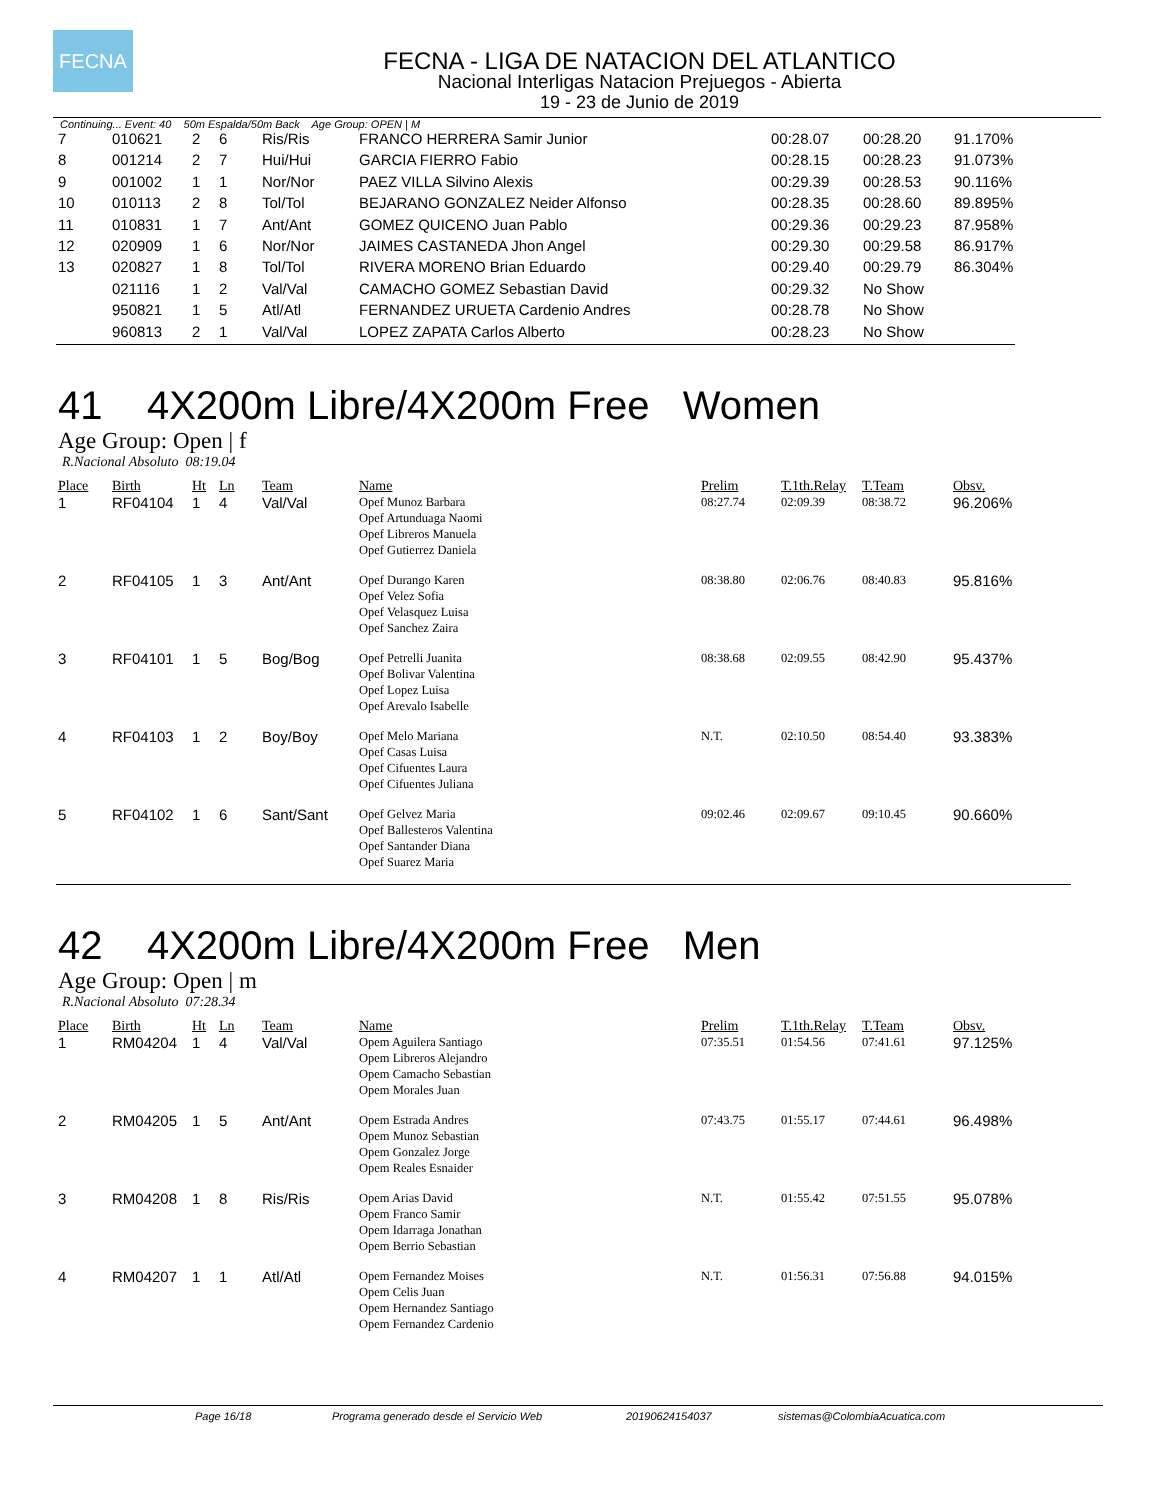FECNA
FECNA - LIGA DE NATACION DEL ATLANTICO
Nacional Interligas Natacion Prejuegos - Abierta
19 - 23 de Junio de 2019
Continuing... Event: 40 50m Espalda/50m Back Age Group: OPEN | M
| 7 | 010621 | 2 | 6 | Ris/Ris | FRANCO HERRERA Samir Junior | 00:28.07 | 00:28.20 | 91.170% |
| 8 | 001214 | 2 | 7 | Hui/Hui | GARCIA FIERRO Fabio | 00:28.15 | 00:28.23 | 91.073% |
| 9 | 001002 | 1 | 1 | Nor/Nor | PAEZ VILLA Silvino Alexis | 00:29.39 | 00:28.53 | 90.116% |
| 10 | 010113 | 2 | 8 | Tol/Tol | BEJARANO GONZALEZ Neider Alfonso | 00:28.35 | 00:28.60 | 89.895% |
| 11 | 010831 | 1 | 7 | Ant/Ant | GOMEZ QUICENO Juan Pablo | 00:29.36 | 00:29.23 | 87.958% |
| 12 | 020909 | 1 | 6 | Nor/Nor | JAIMES CASTANEDA Jhon Angel | 00:29.30 | 00:29.58 | 86.917% |
| 13 | 020827 | 1 | 8 | Tol/Tol | RIVERA MORENO Brian Eduardo | 00:29.40 | 00:29.79 | 86.304% |
| | 021116 | 1 | 2 | Val/Val | CAMACHO GOMEZ Sebastian David | 00:29.32 | No Show | |
| | 950821 | 1 | 5 | Atl/Atl | FERNANDEZ URUETA Cardenio Andres | 00:28.78 | No Show | |
| | 960813 | 2 | 1 | Val/Val | LOPEZ ZAPATA Carlos Alberto | 00:28.23 | No Show | |
41 4X200m Libre/4X200m Free Women
Age Group: Open | f
R.Nacional Absoluto 08:19.04
| Place | Birth | Ht | Ln | Team | Name | Prelim | T.1th.Relay | T.Team | Obsv. |
| --- | --- | --- | --- | --- | --- | --- | --- | --- | --- |
| 1 | RF04104 | 1 | 4 | Val/Val | Opef Munoz Barbara Opef Artunduaga Naomi Opef Libreros Manuela Opef Gutierrez Daniela | 08:27.74 | 02:09.39 | 08:38.72 | 96.206% |
| 2 | RF04105 | 1 | 3 | Ant/Ant | Opef Durango Karen Opef Velez Sofia Opef Velasquez Luisa Opef Sanchez Zaira | 08:38.80 | 02:06.76 | 08:40.83 | 95.816% |
| 3 | RF04101 | 1 | 5 | Bog/Bog | Opef Petrelli Juanita Opef Bolivar Valentina Opef Lopez Luisa Opef Arevalo Isabelle | 08:38.68 | 02:09.55 | 08:42.90 | 95.437% |
| 4 | RF04103 | 1 | 2 | Boy/Boy | Opef Melo Mariana Opef Casas Luisa Opef Cifuentes Laura Opef Cifuentes Juliana | N.T. | 02:10.50 | 08:54.40 | 93.383% |
| 5 | RF04102 | 1 | 6 | Sant/Sant | Opef Gelvez Maria Opef Ballesteros Valentina Opef Santander Diana Opef Suarez Maria | 09:02.46 | 02:09.67 | 09:10.45 | 90.660% |
42 4X200m Libre/4X200m Free Men
Age Group: Open | m
R.Nacional Absoluto 07:28.34
| Place | Birth | Ht | Ln | Team | Name | Prelim | T.1th.Relay | T.Team | Obsv. |
| --- | --- | --- | --- | --- | --- | --- | --- | --- | --- |
| 1 | RM04204 | 1 | 4 | Val/Val | Opem Aguilera Santiago Opem Libreros Alejandro Opem Camacho Sebastian Opem Morales Juan | 07:35.51 | 01:54.56 | 07:41.61 | 97.125% |
| 2 | RM04205 | 1 | 5 | Ant/Ant | Opem Estrada Andres Opem Munoz Sebastian Opem Gonzalez Jorge Opem Reales Esnaider | 07:43.75 | 01:55.17 | 07:44.61 | 96.498% |
| 3 | RM04208 | 1 | 8 | Ris/Ris | Opem Arias David Opem Franco Samir Opem Idarraga Jonathan Opem Berrio Sebastian | N.T. | 01:55.42 | 07:51.55 | 95.078% |
| 4 | RM04207 | 1 | 1 | Atl/Atl | Opem Fernandez Moises Opem Celis Juan Opem Hernandez Santiago Opem Fernandez Cardenio | N.T. | 01:56.31 | 07:56.88 | 94.015% |
Page 16/18 Programa generado desde el Servicio Web 20190624154037 sistemas@ColombiaAcuatica.com